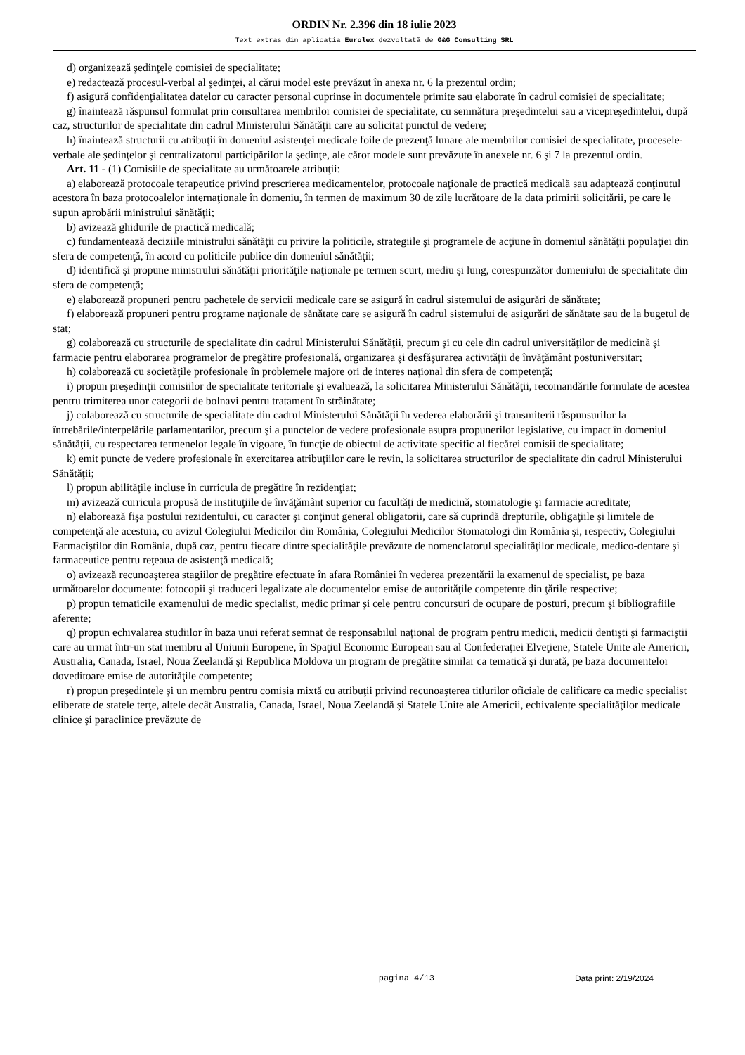ORDIN Nr. 2.396 din 18 iulie 2023
Text extras din aplicaţia Eurolex dezvoltată de G&G Consulting SRL
d) organizează şedinţele comisiei de specialitate;
e) redactează procesul-verbal al şedinţei, al cărui model este prevăzut în anexa nr. 6 la prezentul ordin;
f) asigură confidenţialitatea datelor cu caracter personal cuprinse în documentele primite sau elaborate în cadrul comisiei de specialitate;
g) înaintează răspunsul formulat prin consultarea membrilor comisiei de specialitate, cu semnătura preşedintelui sau a vicepreşedintelui, după caz, structurilor de specialitate din cadrul Ministerului Sănătăţii care au solicitat punctul de vedere;
h) înaintează structurii cu atribuţii în domeniul asistenţei medicale foile de prezenţă lunare ale membrilor comisiei de specialitate, procesele-verbale ale şedinţelor şi centralizatorul participărilor la şedinţe, ale căror modele sunt prevăzute în anexele nr. 6 şi 7 la prezentul ordin.
Art. 11 - (1) Comisiile de specialitate au următoarele atribuţii:
a) elaborează protocoale terapeutice privind prescrierea medicamentelor, protocoale naţionale de practică medicală sau adaptează conţinutul acestora în baza protocoalelor internaţionale în domeniu, în termen de maximum 30 de zile lucrătoare de la data primirii solicitării, pe care le supun aprobării ministrului sănătăţii;
b) avizează ghidurile de practică medicală;
c) fundamentează deciziile ministrului sănătăţii cu privire la politicile, strategiile şi programele de acţiune în domeniul sănătăţii populaţiei din sfera de competenţă, în acord cu politicile publice din domeniul sănătăţii;
d) identifică şi propune ministrului sănătăţii priorităţile naţionale pe termen scurt, mediu şi lung, corespunzător domeniului de specialitate din sfera de competenţă;
e) elaborează propuneri pentru pachetele de servicii medicale care se asigură în cadrul sistemului de asigurări de sănătate;
f) elaborează propuneri pentru programe naţionale de sănătate care se asigură în cadrul sistemului de asigurări de sănătate sau de la bugetul de stat;
g) colaborează cu structurile de specialitate din cadrul Ministerului Sănătăţii, precum şi cu cele din cadrul universităţilor de medicină şi farmacie pentru elaborarea programelor de pregătire profesională, organizarea şi desfăşurarea activităţii de învăţământ postuniversitar;
h) colaborează cu societăţile profesionale în problemele majore ori de interes naţional din sfera de competenţă;
i) propun preşedinţii comisiilor de specialitate teritoriale şi evaluează, la solicitarea Ministerului Sănătăţii, recomandările formulate de acestea pentru trimiterea unor categorii de bolnavi pentru tratament în străinătate;
j) colaborează cu structurile de specialitate din cadrul Ministerului Sănătăţii în vederea elaborării şi transmiterii răspunsurilor la întrebările/interpelările parlamentarilor, precum şi a punctelor de vedere profesionale asupra propunerilor legislative, cu impact în domeniul sănătăţii, cu respectarea termenelor legale în vigoare, în funcţie de obiectul de activitate specific al fiecărei comisii de specialitate;
k) emit puncte de vedere profesionale în exercitarea atribuţiilor care le revin, la solicitarea structurilor de specialitate din cadrul Ministerului Sănătăţii;
l) propun abilităţile incluse în curricula de pregătire în rezidenţiat;
m) avizează curricula propusă de instituţiile de învăţământ superior cu facultăţi de medicină, stomatologie şi farmacie acreditate;
n) elaborează fişa postului rezidentului, cu caracter şi conţinut general obligatorii, care să cuprindă drepturile, obligaţiile şi limitele de competenţă ale acestuia, cu avizul Colegiului Medicilor din România, Colegiului Medicilor Stomatologi din România şi, respectiv, Colegiului Farmaciştilor din România, după caz, pentru fiecare dintre specialităţile prevăzute de nomenclatorul specialităţilor medicale, medico-dentare şi farmaceutice pentru reţeaua de asistenţă medicală;
o) avizează recunoaşterea stagiilor de pregătire efectuate în afara României în vederea prezentării la examenul de specialist, pe baza următoarelor documente: fotocopii şi traduceri legalizate ale documentelor emise de autorităţile competente din ţările respective;
p) propun tematicile examenului de medic specialist, medic primar şi cele pentru concursuri de ocupare de posturi, precum şi bibliografiile aferente;
q) propun echivalarea studiilor în baza unui referat semnat de responsabilul naţional de program pentru medicii, medicii dentişti şi farmaciştii care au urmat într-un stat membru al Uniunii Europene, în Spaţiul Economic European sau al Confederaţiei Elveţiene, Statele Unite ale Americii, Australia, Canada, Israel, Noua Zeelandă şi Republica Moldova un program de pregătire similar ca tematică şi durată, pe baza documentelor doveditoare emise de autorităţile competente;
r) propun preşedintele şi un membru pentru comisia mixtă cu atribuţii privind recunoaşterea titlurilor oficiale de calificare ca medic specialist eliberate de statele terţe, altele decât Australia, Canada, Israel, Noua Zeelandă şi Statele Unite ale Americii, echivalente specialităţilor medicale clinice şi paraclinice prevăzute de
pagina 4/13 Data print: 2/19/2024